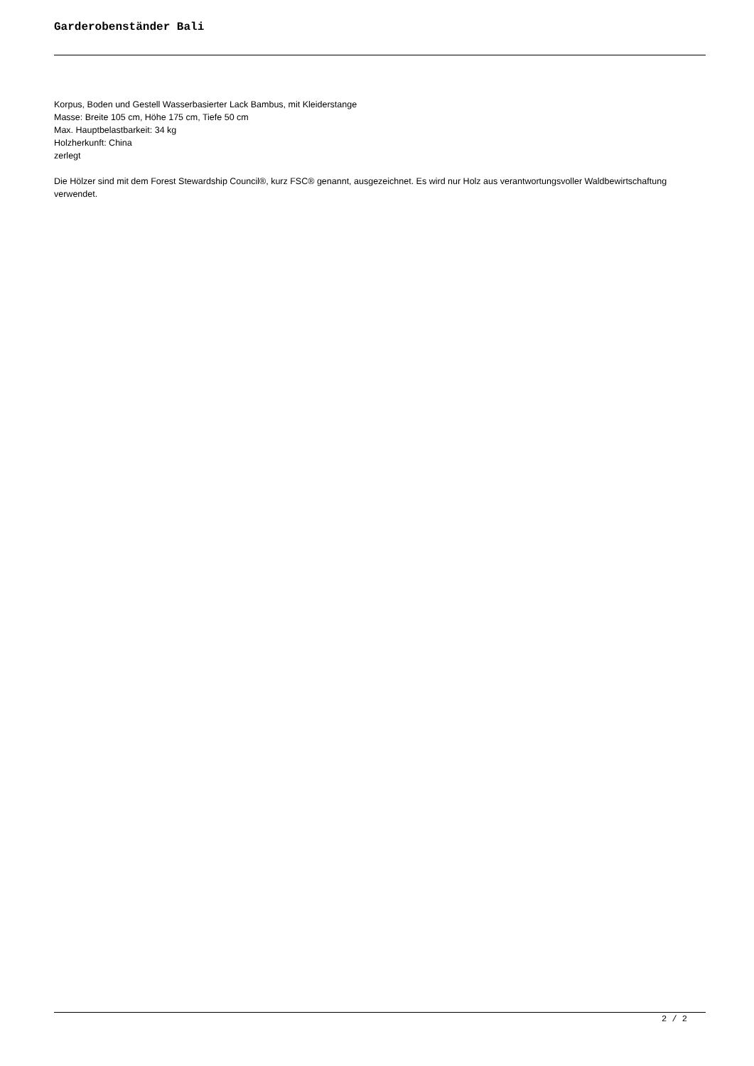Garderobenständer Bali
Korpus, Boden und Gestell Wasserbasierter Lack Bambus, mit Kleiderstange
Masse: Breite 105 cm, Höhe 175 cm, Tiefe 50 cm
Max. Hauptbelastbarkeit: 34 kg
Holzherkunft: China
zerlegt
Die Hölzer sind mit dem Forest Stewardship Council®, kurz FSC® genannt, ausgezeichnet. Es wird nur Holz aus verantwortungsvoller Waldbewirtschaftung verwendet.
2 / 2